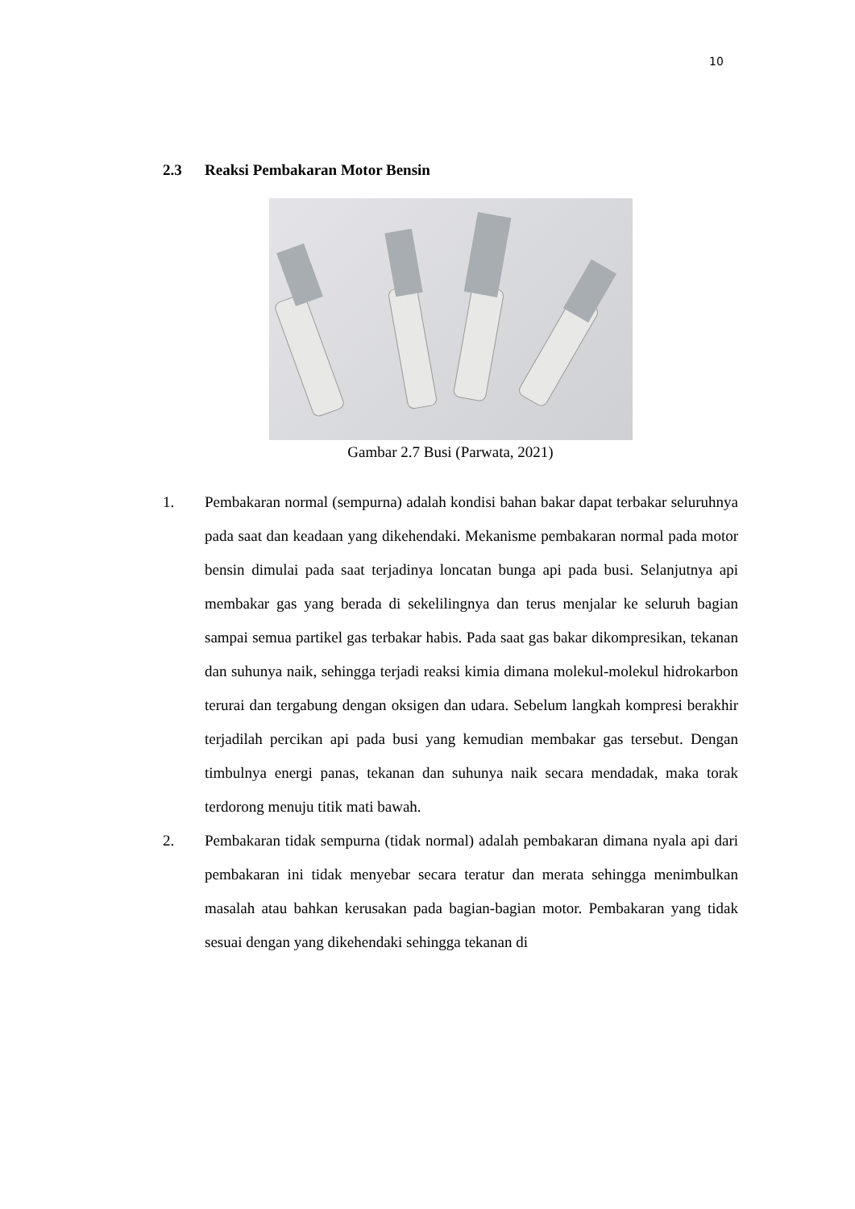10
2.3 Reaksi Pembakaran Motor Bensin
Gambar 2.7 Busi (Parwata, 2021)
1. Pembakaran normal (sempurna) adalah kondisi bahan bakar dapat terbakar seluruhnya pada saat dan keadaan yang dikehendaki. Mekanisme pembakaran normal pada motor bensin dimulai pada saat terjadinya loncatan bunga api pada busi. Selanjutnya api membakar gas yang berada di sekelilingnya dan terus menjalar ke seluruh bagian sampai semua partikel gas terbakar habis. Pada saat gas bakar dikompresikan, tekanan dan suhunya naik, sehingga terjadi reaksi kimia dimana molekul-molekul hidrokarbon terurai dan tergabung dengan oksigen dan udara. Sebelum langkah kompresi berakhir terjadilah percikan api pada busi yang kemudian membakar gas tersebut. Dengan timbulnya energi panas, tekanan dan suhunya naik secara mendadak, maka torak terdorong menuju titik mati bawah.
2. Pembakaran tidak sempurna (tidak normal) adalah pembakaran dimana nyala api dari pembakaran ini tidak menyebar secara teratur dan merata sehingga menimbulkan masalah atau bahkan kerusakan pada bagian-bagian motor. Pembakaran yang tidak sesuai dengan yang dikehendaki sehingga tekanan di